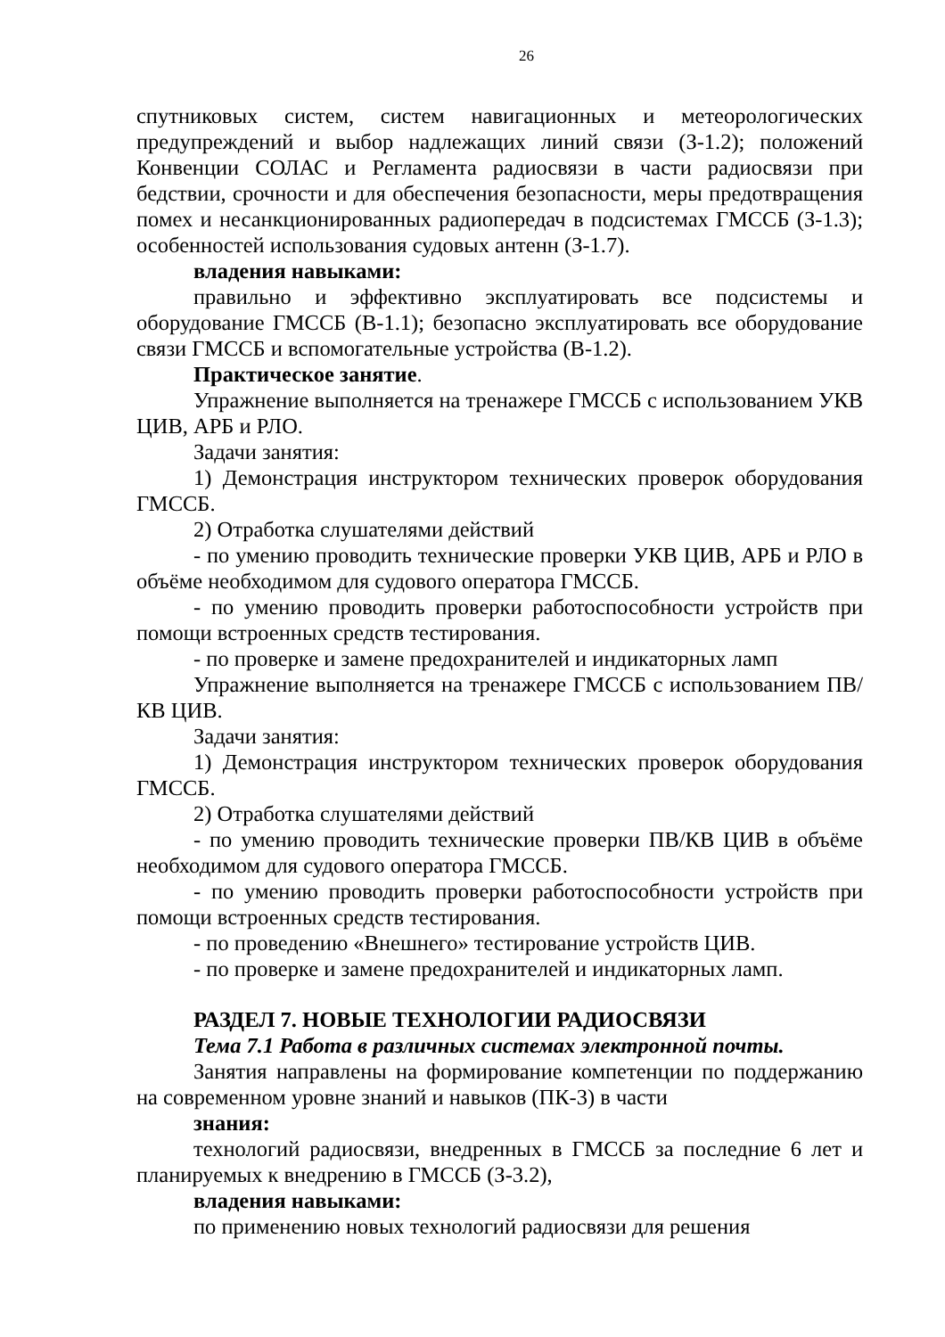26
спутниковых систем, систем навигационных и метеорологических предупреждений и выбор надлежащих линий связи (З-1.2); положений Конвенции СОЛАС и Регламента радиосвязи в части радиосвязи при бедствии, срочности и для обеспечения безопасности, меры предотвращения помех и несанкционированных радиопередач в подсистемах ГМССБ (З-1.3); особенностей использования судовых антенн (З-1.7).
владения навыками:
правильно и эффективно эксплуатировать все подсистемы и оборудование ГМССБ (В-1.1); безопасно эксплуатировать все оборудование связи ГМССБ и вспомогательные устройства (В-1.2).
Практическое занятие.
Упражнение выполняется на тренажере ГМССБ с использованием УКВ ЦИВ, АРБ и РЛО.
Задачи занятия:
1) Демонстрация инструктором технических проверок оборудования ГМССБ.
2) Отработка слушателями действий
- по умению проводить технические проверки УКВ ЦИВ, АРБ и РЛО в объёме необходимом для судового оператора ГМССБ.
- по умению проводить проверки работоспособности устройств при помощи встроенных средств тестирования.
- по проверке и замене предохранителей и индикаторных ламп
Упражнение выполняется на тренажере ГМССБ с использованием ПВ/КВ ЦИВ.
Задачи занятия:
1) Демонстрация инструктором технических проверок оборудования ГМССБ.
2) Отработка слушателями действий
- по умению проводить технические проверки ПВ/КВ ЦИВ в объёме необходимом для судового оператора ГМССБ.
- по умению проводить проверки работоспособности устройств при помощи встроенных средств тестирования.
- по проведению «Внешнего» тестирование устройств ЦИВ.
- по проверке и замене предохранителей и индикаторных ламп.
РАЗДЕЛ 7. НОВЫЕ ТЕХНОЛОГИИ РАДИОСВЯЗИ
Тема 7.1 Работа в различных системах электронной почты.
Занятия направлены на формирование компетенции по поддержанию на современном уровне знаний и навыков (ПК-3) в части
знания:
технологий радиосвязи, внедренных в ГМССБ за последние 6 лет и планируемых к внедрению в ГМССБ (З-3.2),
владения навыками:
по применению новых технологий радиосвязи для решения